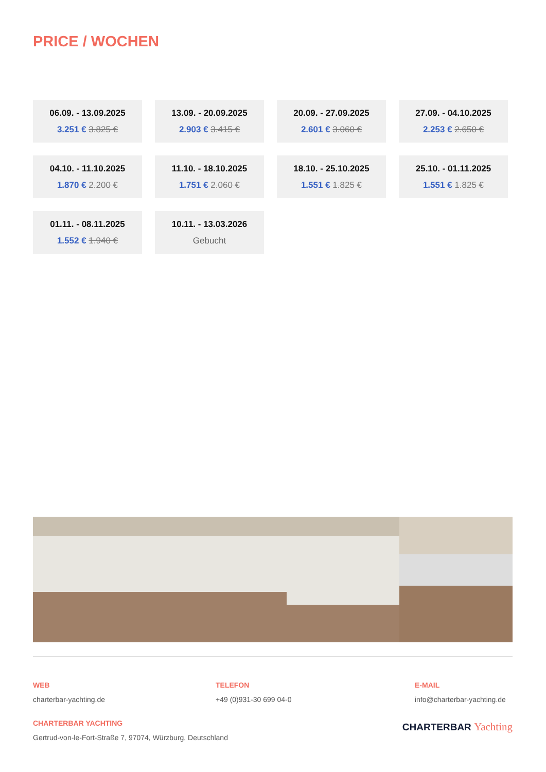PRICE / WOCHEN
06.09. - 13.09.2025
3.251 € 3.825 €
13.09. - 20.09.2025
2.903 € 3.415 €
20.09. - 27.09.2025
2.601 € 3.060 €
27.09. - 04.10.2025
2.253 € 2.650 €
04.10. - 11.10.2025
1.870 € 2.200 €
11.10. - 18.10.2025
1.751 € 2.060 €
18.10. - 25.10.2025
1.551 € 1.825 €
25.10. - 01.11.2025
1.551 € 1.825 €
01.11. - 08.11.2025
1.552 € 1.940 €
10.11. - 13.03.2026
Gebucht
WEB
charterbar-yachting.de
TELEFON
+49 (0)931-30 699 04-0
E-MAIL
info@charterbar-yachting.de
CHARTERBAR YACHTING
Gertrud-von-le-Fort-Straße 7, 97074, Würzburg, Deutschland
CHARTERBAR Yachting